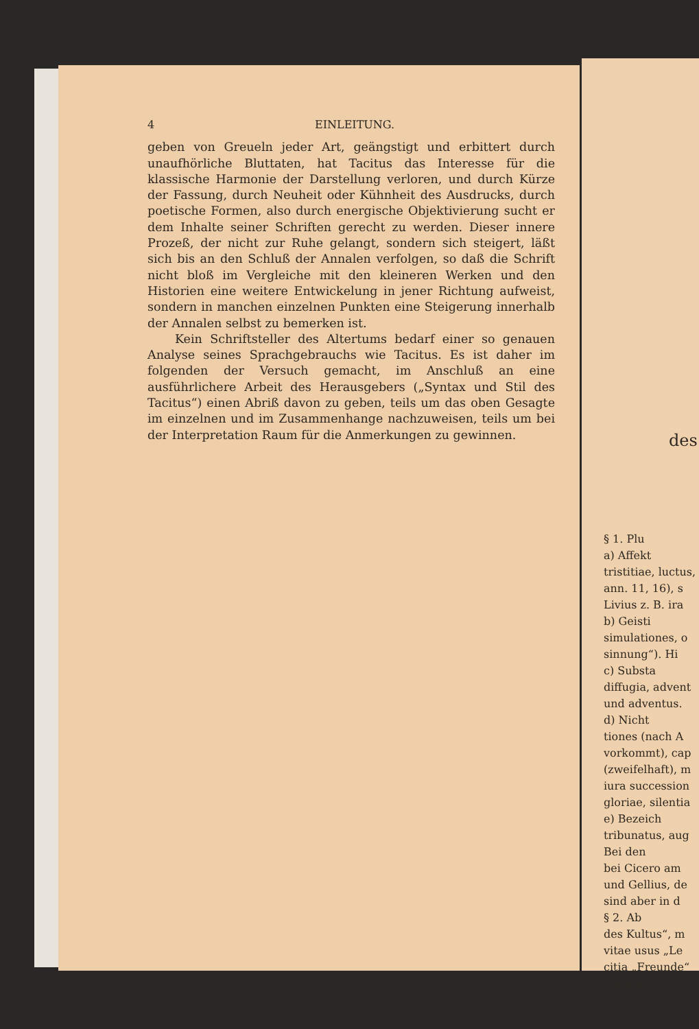4 EINLEITUNG.
geben von Greueln jeder Art, geängstigt und erbittert durch unaufhörliche Bluttaten, hat Tacitus das Interesse für die klassische Harmonie der Darstellung verloren, und durch Kürze der Fassung, durch Neuheit oder Kühnheit des Ausdrucks, durch poetische Formen, also durch energische Objektivierung sucht er dem Inhalte seiner Schriften gerecht zu werden. Dieser innere Prozeß, der nicht zur Ruhe gelangt, sondern sich steigert, läßt sich bis an den Schluß der Annalen verfolgen, so daß die Schrift nicht bloß im Vergleiche mit den kleineren Werken und den Historien eine weitere Entwickelung in jener Richtung aufweist, sondern in manchen einzelnen Punkten eine Steigerung innerhalb der Annalen selbst zu bemerken ist.
Kein Schriftsteller des Altertums bedarf einer so genauen Analyse seines Sprachgebrauchs wie Tacitus. Es ist daher im folgenden der Versuch gemacht, im Anschluß an eine ausführlichere Arbeit des Herausgebers („Syntax und Stil des Tacitus“) einen Abriß davon zu geben, teils um das oben Gesagte im einzelnen und im Zusammenhange nachzuweisen, teils um bei der Interpretation Raum für die Anmerkungen zu gewinnen.
des
§ 1. Plu
a) Affekt
tristitiae, luctus,
ann. 11, 16), s
Livius z. B. ira
b) Geisti
simulationes, o
sinnung“). Hi
c) Substa
diffugia, advent
und adventus.
d) Nicht
tiones (nach A
vorkommt), cap
(zweifelhaft), m
iura succession
gloriae, silentia
e) Bezeich
tribunatus, aug
Bei den
bei Cicero am
und Gellius, de
sind aber in d
§ 2. Ab
des Kultus“, m
vitae usus „Le
citia „Freunde“
nationes, remi